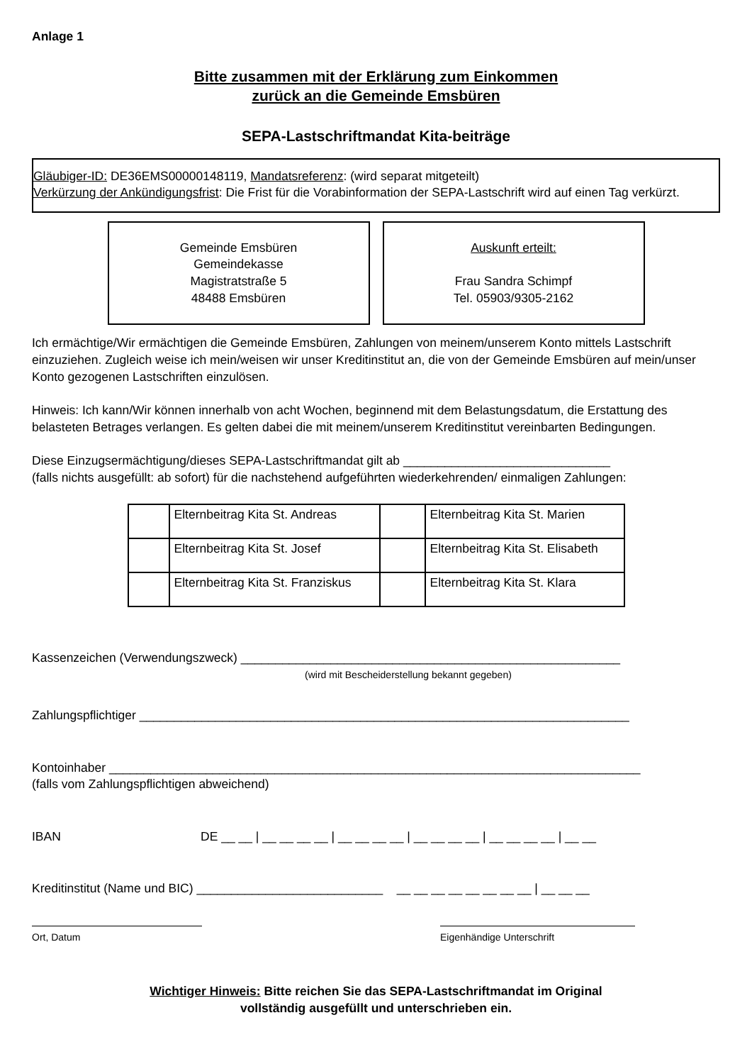Anlage 1
Bitte zusammen mit der Erklärung zum Einkommen
zurück an die Gemeinde Emsbüren
SEPA-Lastschriftmandat Kita-beiträge
Gläubiger-ID: DE36EMS00000148119, Mandatsreferenz: (wird separat mitgeteilt)
Verkürzung der Ankündigungsfrist: Die Frist für die Vorabinformation der SEPA-Lastschrift wird auf einen Tag verkürzt.
Gemeinde Emsbüren
Gemeindekasse
Magistratstraße 5
48488 Emsbüren
Auskunft erteilt:
Frau Sandra Schimpf
Tel. 05903/9305-2162
Ich ermächtige/Wir ermächtigen die Gemeinde Emsbüren, Zahlungen von meinem/unserem Konto mittels Lastschrift einzuziehen. Zugleich weise ich mein/weisen wir unser Kreditinstitut an, die von der Gemeinde Emsbüren auf mein/unser Konto gezogenen Lastschriften einzulösen.
Hinweis: Ich kann/Wir können innerhalb von acht Wochen, beginnend mit dem Belastungsdatum, die Erstattung des belasteten Betrages verlangen. Es gelten dabei die mit meinem/unserem Kreditinstitut vereinbarten Bedingungen.
Diese Einzugsermächtigung/dieses SEPA-Lastschriftmandat gilt ab ______________________________
(falls nichts ausgefüllt: ab sofort) für die nachstehend aufgeführten wiederkehrenden/ einmaligen Zahlungen:
| | Elternbeitrag Kita St. Andreas | | Elternbeitrag Kita St. Marien |
| | Elternbeitrag Kita St. Josef | | Elternbeitrag Kita St. Elisabeth |
| | Elternbeitrag Kita St. Franziskus | | Elternbeitrag Kita St. Klara |
Kassenzeichen (Verwendungszweck) _______________________________________________________
(wird mit Bescheiderstellung bekannt gegeben)
Zahlungspflichtiger _______________________________________________________________________
Kontoinhaber _____________________________________________________________________________
(falls vom Zahlungspflichtigen abweichend)
IBAN DE __ __ | __ __ __ __ | __ __ __ __ | __ __ __ __ | __ __ __ __ | __ __
Kreditinstitut (Name und BIC) ___________________________ __ __ __ __ __ __ __ __ | __ __ __
Ort, Datum Eigenhändige Unterschrift
Wichtiger Hinweis: Bitte reichen Sie das SEPA-Lastschriftmandat im Original
vollständig ausgefüllt und unterschrieben ein.